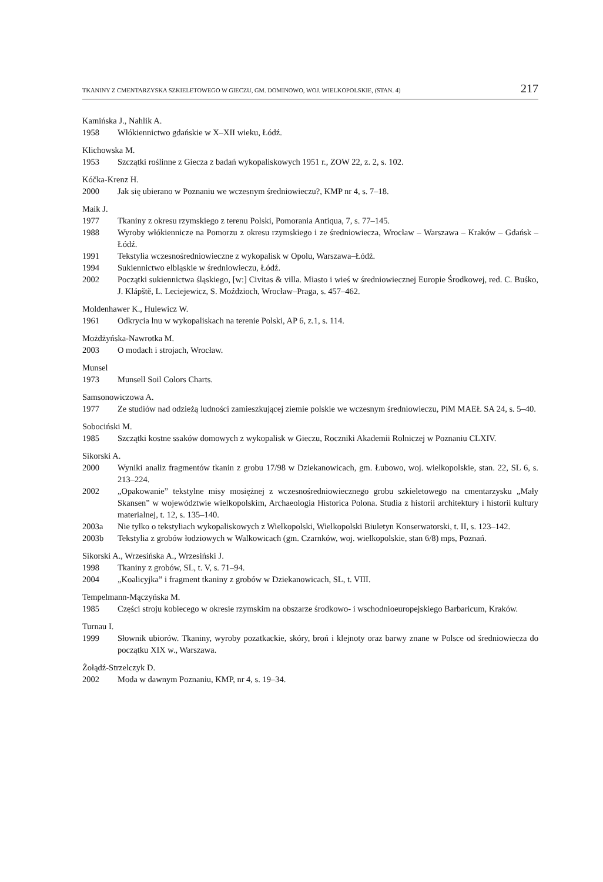TKANINY Z CMENTARZYSKA SZKIELETOWEGO W GIECZU, GM. DOMINOWO, WOJ. WIELKOPOLSKIE, (STAN. 4) 217
Kamińska J., Nahlik A.
1958 Włókiennictwo gdańskie w X–XII wieku, Łódź.
Klichowska M.
1953 Szczątki roślinne z Giecza z badań wykopaliskowych 1951 r., ZOW 22, z. 2, s. 102.
Kóčka-Krenz H.
2000 Jak się ubierano w Poznaniu we wczesnym średniowieczu?, KMP nr 4, s. 7–18.
Maik J.
1977 Tkaniny z okresu rzymskiego z terenu Polski, Pomorania Antiqua, 7, s. 77–145.
1988 Wyroby włókiennicze na Pomorzu z okresu rzymskiego i ze średniowiecza, Wrocław – Warszawa – Kraków – Gdańsk – Łódź.
1991 Tekstylia wczesnośredniowieczne z wykopalisk w Opolu, Warszawa–Łódź.
1994 Sukiennictwo elbląskie w średniowieczu, Łódź.
2002 Początki sukiennictwa śląskiego, [w:] Civitas & villa. Miasto i wieś w średniowiecznej Europie Środkowej, red. C. Buśko, J. Klápště, L. Leciejewicz, S. Moździoch, Wrocław–Praga, s. 457–462.
Moldenhawer K., Hulewicz W.
1961 Odkrycia lnu w wykopaliskach na terenie Polski, AP 6, z.1, s. 114.
Możdżyńska-Nawrotka M.
2003 O modach i strojach, Wrocław.
Munsel
1973 Munsell Soil Colors Charts.
Samsonowiczowa A.
1977 Ze studiów nad odzieżą ludności zamieszkującej ziemie polskie we wczesnym średniowieczu, PiM MAEŁ SA 24, s. 5–40.
Sobociński M.
1985 Szczątki kostne ssaków domowych z wykopalisk w Gieczu, Roczniki Akademii Rolniczej w Poznaniu CLXIV.
Sikorski A.
2000 Wyniki analiz fragmentów tkanin z grobu 17/98 w Dziekanowicach, gm. Łubowo, woj. wielkopolskie, stan. 22, SL 6, s. 213–224.
2002 „Opakowanie” tekstylne misy mosiężnej z wczesnośredniowiecznego grobu szkieletowego na cmentarzysku „Mały Skansen” w województwie wielkopolskim, Archaeologia Historica Polona. Studia z historii architektury i historii kultury materialnej, t. 12, s. 135–140.
2003a Nie tylko o tekstyliach wykopaliskowych z Wielkopolski, Wielkopolski Biuletyn Konserwatorski, t. II, s. 123–142.
2003b Tekstylia z grobów łodziowych w Walkowicach (gm. Czarnków, woj. wielkopolskie, stan 6/8) mps, Poznań.
Sikorski A., Wrzesińska A., Wrzesiński J.
1998 Tkaniny z grobów, SL, t. V, s. 71–94.
2004 „Koalicyjka” i fragment tkaniny z grobów w Dziekanowicach, SL, t. VIII.
Tempelmann-Mączyńska M.
1985 Części stroju kobiecego w okresie rzymskim na obszarze środkowo- i wschodnioeuropejskiego Barbaricum, Kraków.
Turnau I.
1999 Słownik ubiorów. Tkaniny, wyroby pozatkackie, skóry, broń i klejnoty oraz barwy znane w Polsce od średniowiecza do początku XIX w., Warszawa.
Żołądź-Strzelczyk D.
2002 Moda w dawnym Poznaniu, KMP, nr 4, s. 19–34.